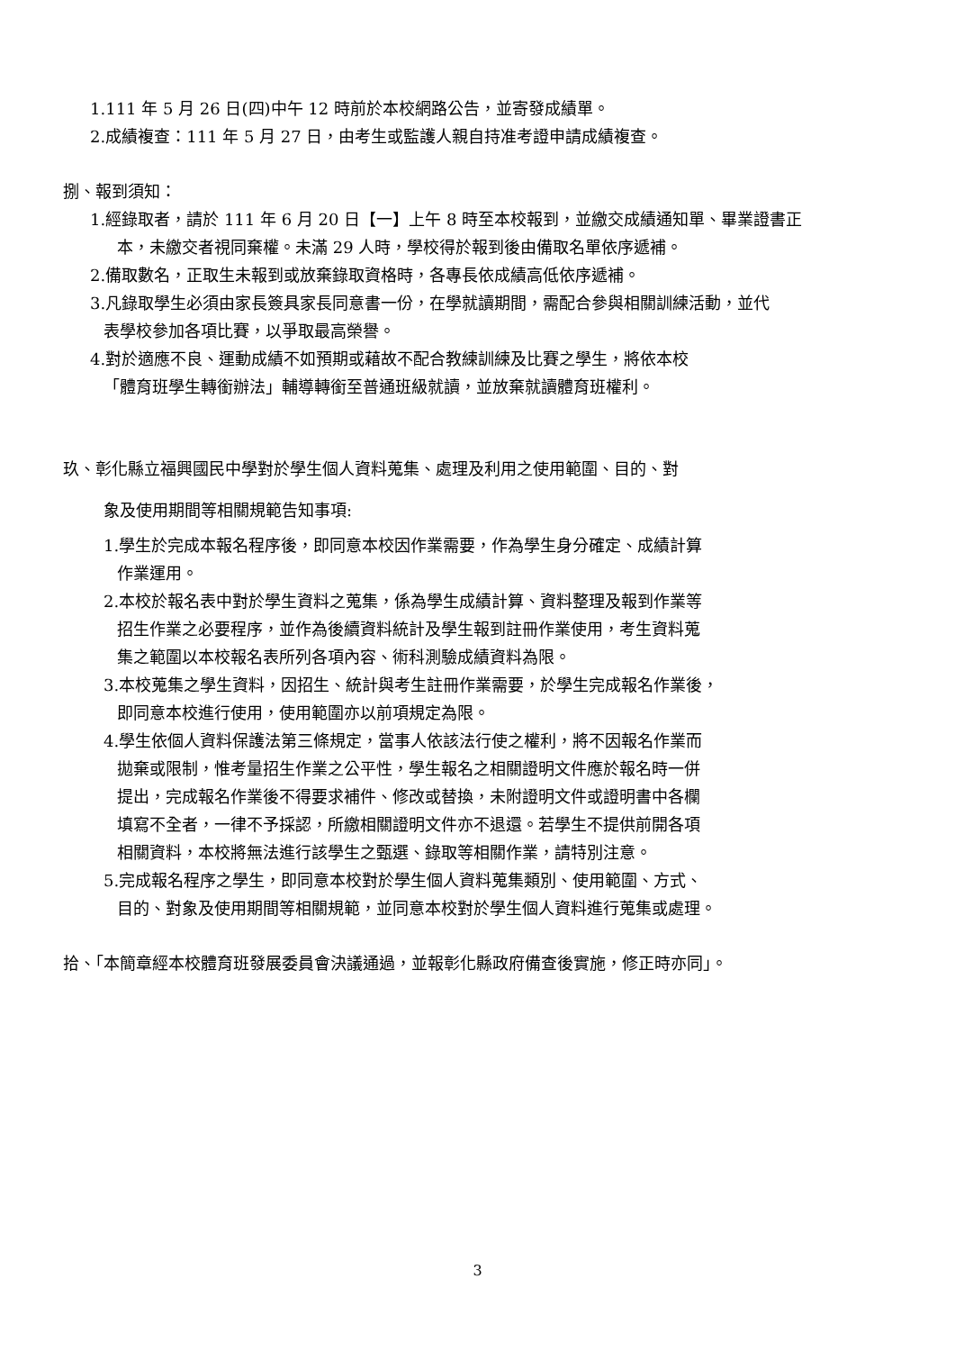1.111 年 5 月 26 日(四)中午 12 時前於本校網路公告，並寄發成績單。
2.成績複查：111 年 5 月 27 日，由考生或監護人親自持准考證申請成績複查。
捌、報到須知：
1.經錄取者，請於 111 年 6 月 20 日【一】上午 8 時至本校報到，並繳交成績通知單、畢業證書正
本，未繳交者視同棄權。未滿 29 人時，學校得於報到後由備取名單依序遞補。
2.備取數名，正取生未報到或放棄錄取資格時，各專長依成績高低依序遞補。
3.凡錄取學生必須由家長簽具家長同意書一份，在學就讀期間，需配合參與相關訓練活動，並代
表學校參加各項比賽，以爭取最高榮譽。
4.對於適應不良、運動成績不如預期或藉故不配合教練訓練及比賽之學生，將依本校
「體育班學生轉銜辦法」輔導轉銜至普通班級就讀，並放棄就讀體育班權利。
玖、彰化縣立福興國民中學對於學生個人資料蒐集、處理及利用之使用範圍、目的、對
象及使用期間等相關規範告知事項:
1.學生於完成本報名程序後，即同意本校因作業需要，作為學生身分確定、成績計算
作業運用。
2.本校於報名表中對於學生資料之蒐集，係為學生成績計算、資料整理及報到作業等
招生作業之必要程序，並作為後續資料統計及學生報到註冊作業使用，考生資料蒐
集之範圍以本校報名表所列各項內容、術科測驗成績資料為限。
3.本校蒐集之學生資料，因招生、統計與考生註冊作業需要，於學生完成報名作業後，
即同意本校進行使用，使用範圍亦以前項規定為限。
4.學生依個人資料保護法第三條規定，當事人依該法行使之權利，將不因報名作業而
拋棄或限制，惟考量招生作業之公平性，學生報名之相關證明文件應於報名時一併
提出，完成報名作業後不得要求補件、修改或替換，未附證明文件或證明書中各欄
填寫不全者，一律不予採認，所繳相關證明文件亦不退還。若學生不提供前開各項
相關資料，本校將無法進行該學生之甄選、錄取等相關作業，請特別注意。
5.完成報名程序之學生，即同意本校對於學生個人資料蒐集類別、使用範圍、方式、
目的、對象及使用期間等相關規範，並同意本校對於學生個人資料進行蒐集或處理。
拾、「本簡章經本校體育班發展委員會決議通過，並報彰化縣政府備查後實施，修正時亦同」。
3